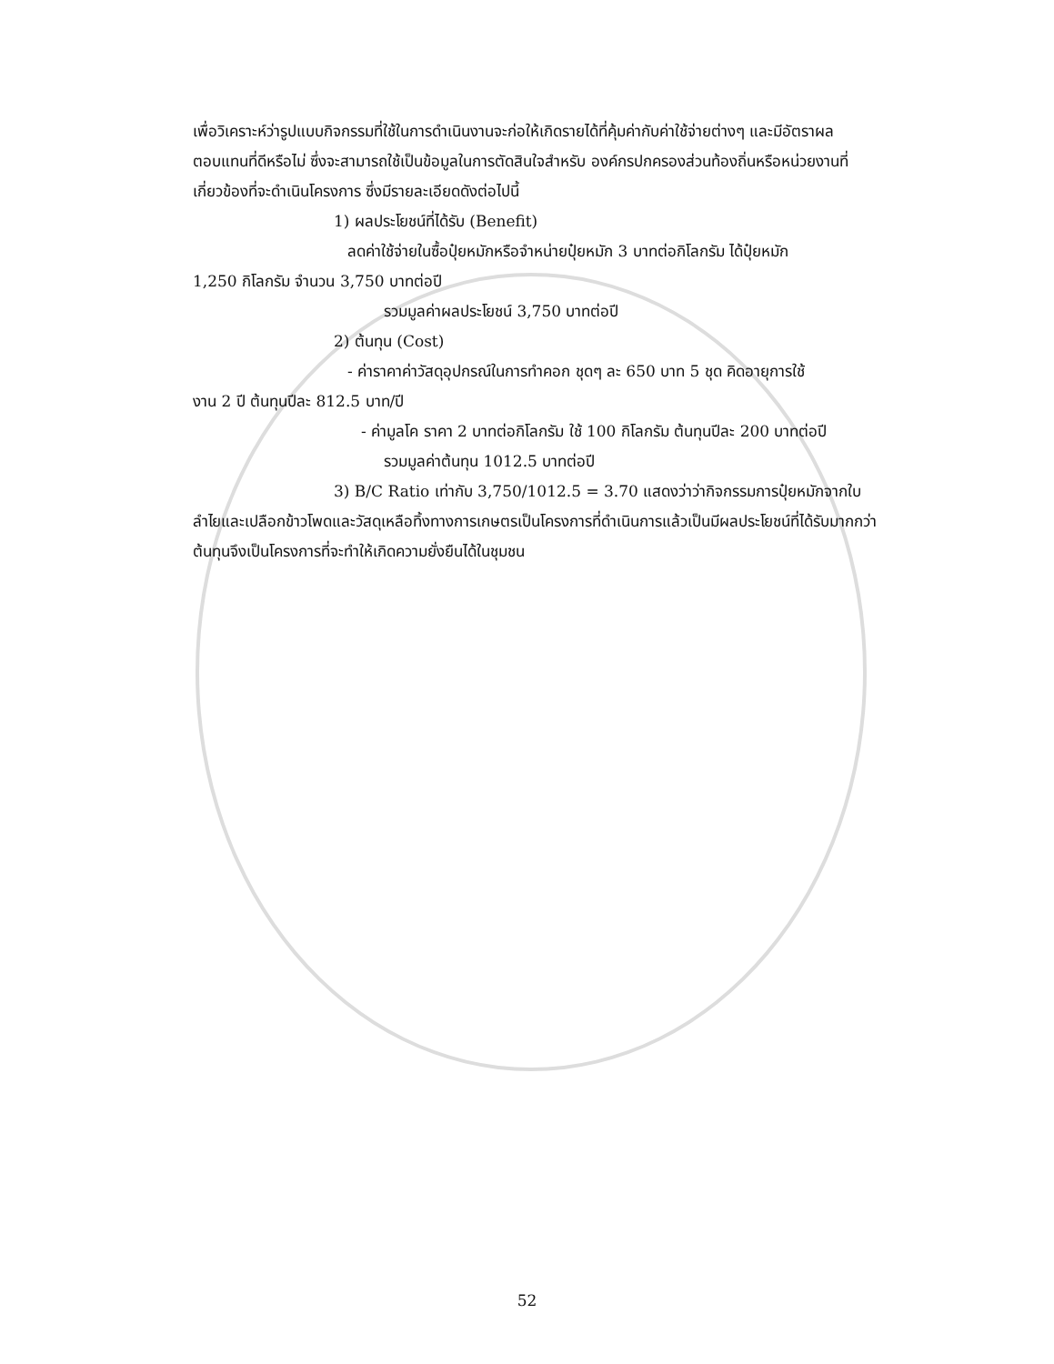เพื่อวิเคราะห์ว่ารูปแบบกิจกรรมที่ใช้ในการดำเนินงานจะก่อให้เกิดรายได้ที่คุ้มค่ากับค่าใช้จ่ายต่างๆ และมีอัตราผลตอบแทนที่ดีหรือไม่ ซึ่งจะสามารถใช้เป็นข้อมูลในการตัดสินใจสำหรับ องค์กรปกครองส่วนท้องถิ่นหรือหน่วยงานที่เกี่ยวข้องที่จะดำเนินโครงการ ซึ่งมีรายละเอียดดังต่อไปนี้
1) ผลประโยชน์ที่ได้รับ (Benefit)
ลดค่าใช้จ่ายในซื้อปุ๋ยหมักหรือจำหน่ายปุ๋ยหมัก 3 บาทต่อกิโลกรัม ได้ปุ๋ยหมัก
1,250 กิโลกรัม จำนวน 3,750 บาทต่อปี
รวมมูลค่าผลประโยชน์ 3,750 บาทต่อปี
2) ต้นทุน (Cost)
- ค่าราคาค่าวัสดุอุปกรณ์ในการทำคอก ชุดๆ ละ 650 บาท 5 ชุด คิดอายุการใช้
งาน 2 ปี ต้นทุนปีละ 812.5 บาท/ปี
- ค่ามูลโค ราคา 2 บาทต่อกิโลกรัม ใช้ 100 กิโลกรัม ต้นทุนปีละ 200 บาทต่อปี
รวมมูลค่าต้นทุน 1012.5 บาทต่อปี
3) B/C Ratio เท่ากับ 3,750/1012.5 = 3.70 แสดงว่าว่ากิจกรรมการปุ๋ยหมักจากใบ
ลำไยและเปลือกข้าวโพดและวัสดุเหลือทิ้งทางการเกษตรเป็นโครงการที่ดำเนินการแล้วเป็นมีผลประโยชน์ที่ได้รับมากกว่าต้นทุนจึงเป็นโครงการที่จะทำให้เกิดความยั่งยืนได้ในชุมชน
52